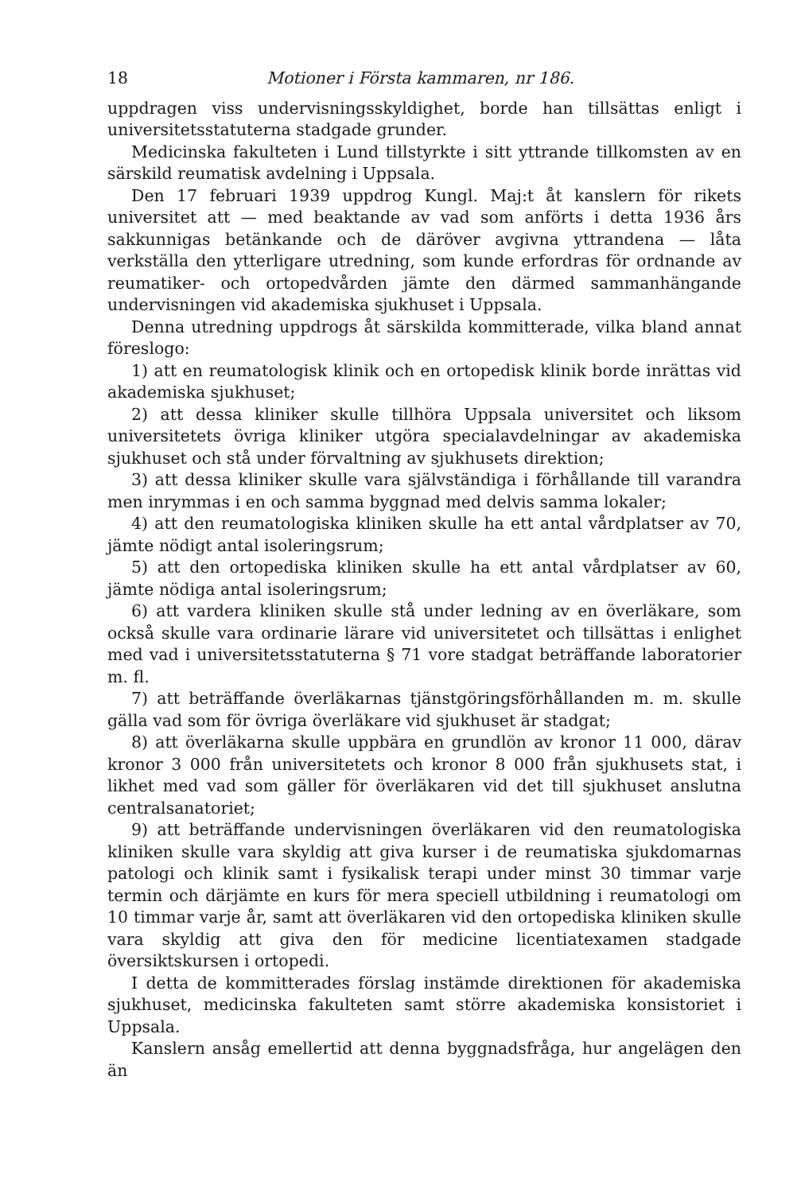18 Motioner i Första kammaren, nr 186.
uppdragen viss undervisningsskyldighet, borde han tillsättas enligt i universitetsstatuterna stadgade grunder.
Medicinska fakulteten i Lund tillstyrkte i sitt yttrande tillkomsten av en särskild reumatisk avdelning i Uppsala.
Den 17 februari 1939 uppdrog Kungl. Maj:t åt kanslern för rikets universitet att — med beaktande av vad som anförts i detta 1936 års sakkunnigas betänkande och de däröver avgivna yttrandena — låta verkställa den ytterligare utredning, som kunde erfordras för ordnande av reumatiker- och ortopedvården jämte den därmed sammanhängande undervisningen vid akademiska sjukhuset i Uppsala.
Denna utredning uppdrogs åt särskilda kommitterade, vilka bland annat föreslogo:
1) att en reumatologisk klinik och en ortopedisk klinik borde inrättas vid akademiska sjukhuset;
2) att dessa kliniker skulle tillhöra Uppsala universitet och liksom universitetets övriga kliniker utgöra specialavdelningar av akademiska sjukhuset och stå under förvaltning av sjukhusets direktion;
3) att dessa kliniker skulle vara självständiga i förhållande till varandra men inrymmas i en och samma byggnad med delvis samma lokaler;
4) att den reumatologiska kliniken skulle ha ett antal vårdplatser av 70, jämte nödigt antal isoleringsrum;
5) att den ortopediska kliniken skulle ha ett antal vårdplatser av 60, jämte nödiga antal isoleringsrum;
6) att vardera kliniken skulle stå under ledning av en överläkare, som också skulle vara ordinarie lärare vid universitetet och tillsättas i enlighet med vad i universitetsstatuterna § 71 vore stadgat beträffande laboratorier m. fl.
7) att beträffande överläkarnas tjänstgöringsförhållanden m. m. skulle gälla vad som för övriga överläkare vid sjukhuset är stadgat;
8) att överläkarna skulle uppbära en grundlön av kronor 11 000, därav kronor 3 000 från universitetets och kronor 8 000 från sjukhusets stat, i likhet med vad som gäller för överläkaren vid det till sjukhuset anslutna centralsanatoriet;
9) att beträffande undervisningen överläkaren vid den reumatologiska kliniken skulle vara skyldig att giva kurser i de reumatiska sjukdomarnas patologi och klinik samt i fysikalisk terapi under minst 30 timmar varje termin och därjämte en kurs för mera speciell utbildning i reumatologi om 10 timmar varje år, samt att överläkaren vid den ortopediska kliniken skulle vara skyldig att giva den för medicine licentiatexamen stadgade översiktskursen i ortopedi.
I detta de kommitterades förslag instämde direktionen för akademiska sjukhuset, medicinska fakulteten samt större akademiska konsistoriet i Uppsala.
Kanslern ansåg emellertid att denna byggnadsfråga, hur angelägen den än